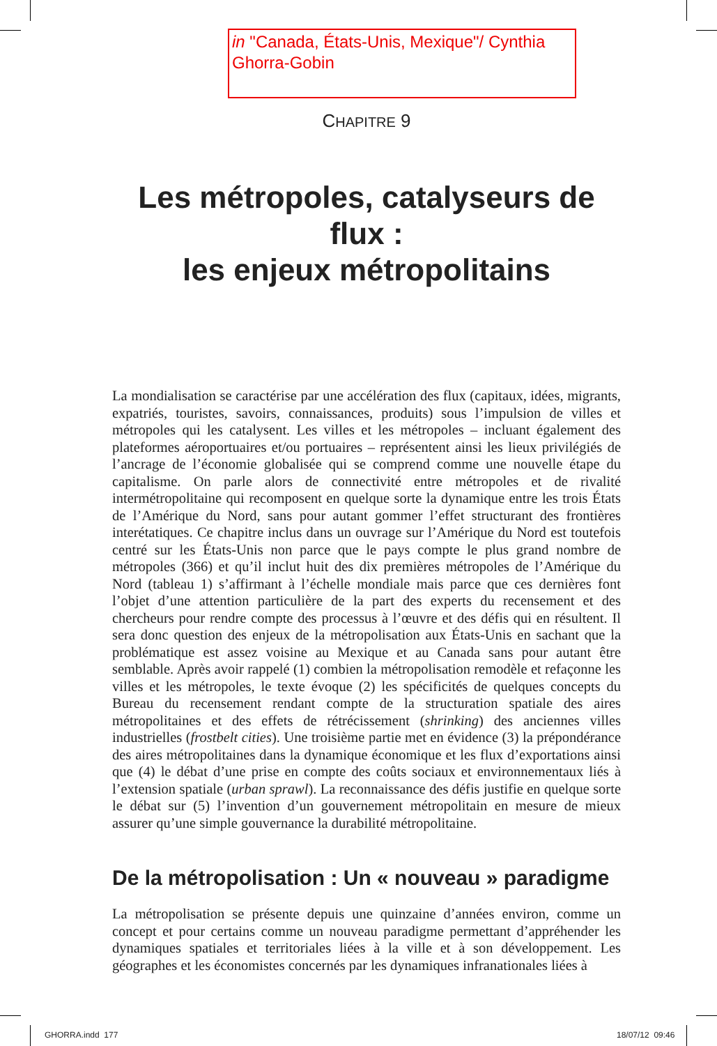in "Canada, États-Unis, Mexique"/ Cynthia Ghorra-Gobin
CHAPITRE 9
Les métropoles, catalyseurs de flux :
les enjeux métropolitains
La mondialisation se caractérise par une accélération des flux (capitaux, idées, migrants, expatriés, touristes, savoirs, connaissances, produits) sous l’impulsion de villes et métropoles qui les catalysent. Les villes et les métropoles – incluant également des plateformes aéroportuaires et/ou portuaires – représentent ainsi les lieux privilégiés de l’ancrage de l’économie globalisée qui se comprend comme une nouvelle étape du capitalisme. On parle alors de connectivité entre métropoles et de rivalité intermétropolitaine qui recomposent en quelque sorte la dynamique entre les trois États de l’Amérique du Nord, sans pour autant gommer l’effet structurant des frontières interétatiques. Ce chapitre inclus dans un ouvrage sur l’Amérique du Nord est toutefois centré sur les États-Unis non parce que le pays compte le plus grand nombre de métropoles (366) et qu’il inclut huit des dix premières métropoles de l’Amérique du Nord (tableau 1) s’affirmant à l’échelle mondiale mais parce que ces dernières font l’objet d’une attention particulière de la part des experts du recensement et des chercheurs pour rendre compte des processus à l’œuvre et des défis qui en résultent. Il sera donc question des enjeux de la métropolisation aux États-Unis en sachant que la problématique est assez voisine au Mexique et au Canada sans pour autant être semblable. Après avoir rappelé (1) combien la métropolisation remodèle et refaçonne les villes et les métropoles, le texte évoque (2) les spécificités de quelques concepts du Bureau du recensement rendant compte de la structuration spatiale des aires métropolitaines et des effets de rétrécissement (shrinking) des anciennes villes industrielles (frostbelt cities). Une troisième partie met en évidence (3) la prépondérance des aires métropolitaines dans la dynamique économique et les flux d’exportations ainsi que (4) le débat d’une prise en compte des coûts sociaux et environnementaux liés à l’extension spatiale (urban sprawl). La reconnaissance des défis justifie en quelque sorte le débat sur (5) l’invention d’un gouvernement métropolitain en mesure de mieux assurer qu’une simple gouvernance la durabilité métropolitaine.
De la métropolisation : Un « nouveau » paradigme
La métropolisation se présente depuis une quinzaine d’années environ, comme un concept et pour certains comme un nouveau paradigme permettant d’appréhender les dynamiques spatiales et territoriales liées à la ville et à son développement. Les géographes et les économistes concernés par les dynamiques infranationales liées à
GHORRA.indd 177 18/07/12 09:46